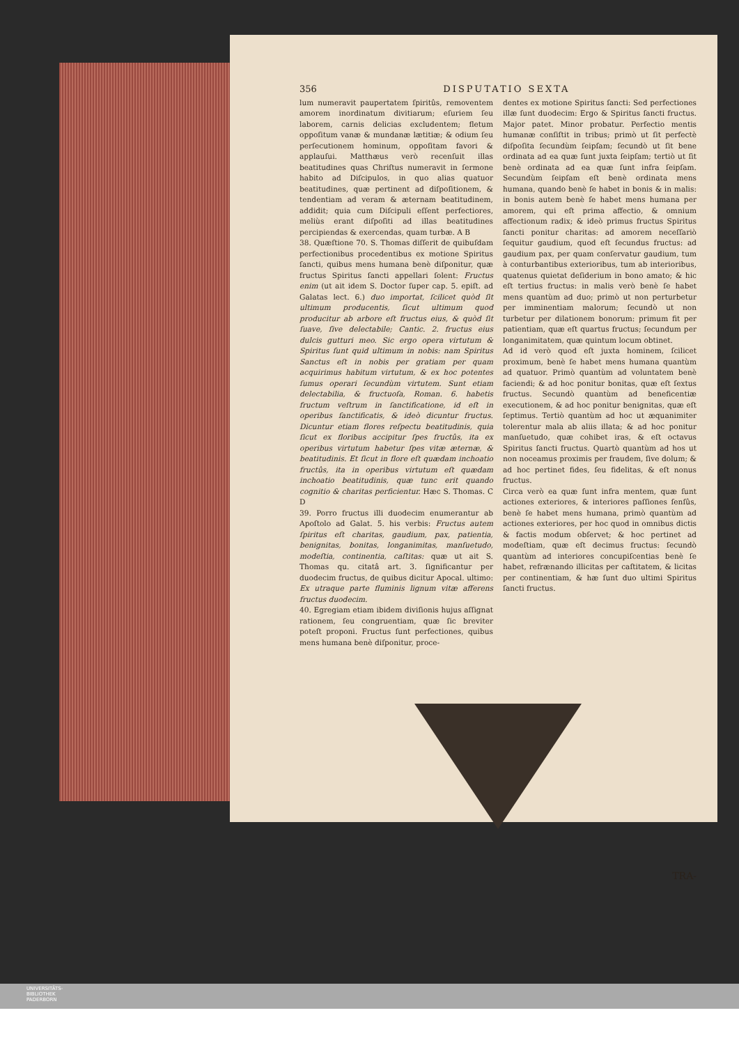356 DISPUTATIO SEXTA
lum numeravit paupertatem ſpiritûs, removentem amorem inordinatum divitiarum; eſuriem ſeu laborem, carnis delicias excludentem; fletum oppoſitum vanæ & mundanæ lætitiæ; & odium ſeu perſecutionem hominum, oppoſitam favori & applauſui. Matthæus verò recenſuit illas beatitudines quas Chriſtus numeravit in ſermone habito ad Diſcipulos, in quo alias quatuor beatitudines, quæ pertinent ad diſpoſitionem, & tendentiam ad veram & æternam beatitudinem, addidit; quia cum Diſcipuli eſſent perfectiores, meliùs erant diſpoſiti ad illas beatitudines percipiendas & exercendas, quam turbæ. A B
38. Quæſtione 70. S. Thomas diſſerit de quibuſdam perfectionibus procedentibus ex motione Spiritus ſancti, quibus mens humana benè diſponitur, quæ fructus Spiritus ſancti appellari ſolent: Fructus enim (ut ait idem S. Doctor ſuper cap. 5. epiſt. ad Galatas lect. 6.) duo importat, ſcilicet quòd ſit ultimum producentis, ſicut ultimum quod producitur ab arbore eſt fructus eius, & quòd ſit ſuave, ſive delectabile; Cantic. 2. fructus eius dulcis gutturi meo. Sic ergo opera virtutum & Spiritus ſunt quid ultimum in nobis: nam Spiritus Sanctus eſt in nobis per gratiam per quam acquirimus habitum virtutum, & ex hoc potentes ſumus operari ſecundùm virtutem. Sunt etiam delectabilia, & fructuoſa, Roman. 6. habetis fructum veſtrum in ſanctificatione, id eſt in operibus ſanctificatis, & ideò dicuntur fructus. Dicuntur etiam flores reſpectu beatitudinis, quia ſicut ex floribus accipitur ſpes fructûs, ita ex operibus virtutum habetur ſpes vitæ æternæ, & beatitudinis. Et ſicut in flore eſt quædam inchoatio fructûs, ita in operibus virtutum eſt quædam inchoatio beatitudinis, quæ tunc erit quando cognitio & charitas perficientur. Hæc S. Thomas. C D
39. Porro fructus illi duodecim enumerantur ab Apoſtolo ad Galat. 5. his verbis: Fructus autem ſpiritus eſt charitas, gaudium, pax, patientia, benignitas, bonitas, longanimitas, manſuetudo, modeſtia, continentia, caſtitas: quæ ut ait S. Thomas qu. citatâ art. 3. ſignificantur per duodecim fructus, de quibus dicitur Apocal. ultimo: Ex utraque parte fluminis lignum vitæ afferens fructus duodecim.
40. Egregiam etiam ibidem diviſionis hujus aſſignat rationem, ſeu congruentiam, quæ ſic breviter poteſt proponi. Fructus ſunt perfectiones, quibus mens humana benè diſponitur, proce-
dentes ex motione Spiritus ſancti: Sed perfectiones illæ ſunt duodecim: Ergo & Spiritus ſancti fructus. Major patet. Minor probatur. Perfectio mentis humanæ conſiſtit in tribus; primò ut ſit perfectè diſpoſita ſecundùm ſeipſam; ſecundò ut ſit bene ordinata ad ea quæ ſunt juxta ſeipſam; tertiò ut ſit benè ordinata ad ea quæ ſunt infra ſeipſam. Secundùm ſeipſam eſt benè ordinata mens humana, quando benè ſe habet in bonis & in malis: in bonis autem benè ſe habet mens humana per amorem, qui eſt prima affectio, & omnium affectionum radix; & ideò primus fructus Spiritus ſancti ponitur charitas: ad amorem neceſſariò ſequitur gaudium, quod eſt ſecundus fructus: ad gaudium pax, per quam conſervatur gaudium, tum à conturbantibus exterioribus, tum ab interioribus, quatenus quietat deſiderium in bono amato; & hic eſt tertius fructus: in malis verò benè ſe habet mens quantùm ad duo; primò ut non perturbetur per imminentiam malorum; ſecundò ut non turbetur per dilationem bonorum: primum fit per patientiam, quæ eſt quartus fructus; ſecundum per longanimitatem, quæ quintum locum obtinet.
Ad id verò quod eſt juxta hominem, ſcilicet proximum, benè ſe habet mens humana quantùm ad quatuor. Primò quantùm ad voluntatem benè faciendi; & ad hoc ponitur bonitas, quæ eſt ſextus fructus. Secundò quantùm ad beneficentiæ executionem, & ad hoc ponitur benignitas, quæ eſt ſeptimus. Tertiò quantùm ad hoc ut æquanimiter tolerentur mala ab aliis illata; & ad hoc ponitur manſuetudo, quæ cohibet iras, & eſt octavus Spiritus ſancti fructus. Quartò quantùm ad hos ut non noceamus proximis per fraudem, ſive dolum; & ad hoc pertinet fides, ſeu fidelitas, & eſt nonus fructus.
Circa verò ea quæ ſunt infra mentem, quæ ſunt actiones exteriores, & interiores paſſiones ſenſûs, benè ſe habet mens humana, primò quantùm ad actiones exteriores, per hoc quod in omnibus dictis & factis modum obſervet; & hoc pertinet ad modeſtiam, quæ eſt decimus fructus: ſecundò quantùm ad interiores concupiſcentias benè ſe habet, refrænando illicitas per caſtitatem, & licitas per continentiam, & hæ ſunt duo ultimi Spiritus ſancti fructus.
TRA-
UNIVERSITÄTS-
BIBLIOTHEK
PADERBORN